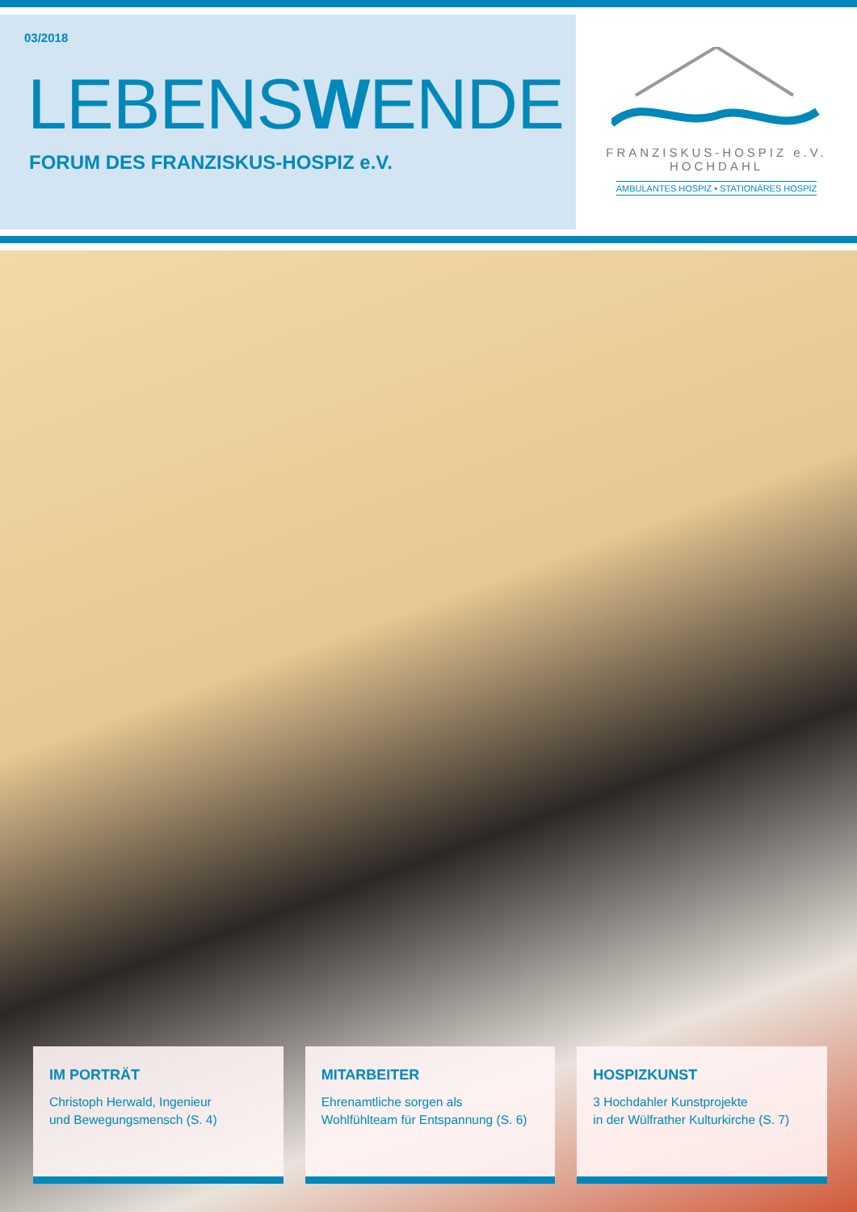03/2018
LEBENSWENDE
FORUM DES FRANZISKUS-HOSPIZ e.V.
FRANZISKUS-HOSPIZ e.V.
HOCHDAHL
AMBULANTES HOSPIZ • STATIONÄRES HOSPIZ
IM PORTRÄT
Christoph Herwald, Ingenieur
und Bewegungsmensch (S. 4)
MITARBEITER
Ehrenamtliche sorgen als
Wohlfühlteam für Entspannung (S. 6)
HOSPIZKUNST
3 Hochdahler Kunstprojekte
in der Wülfrather Kulturkirche (S. 7)